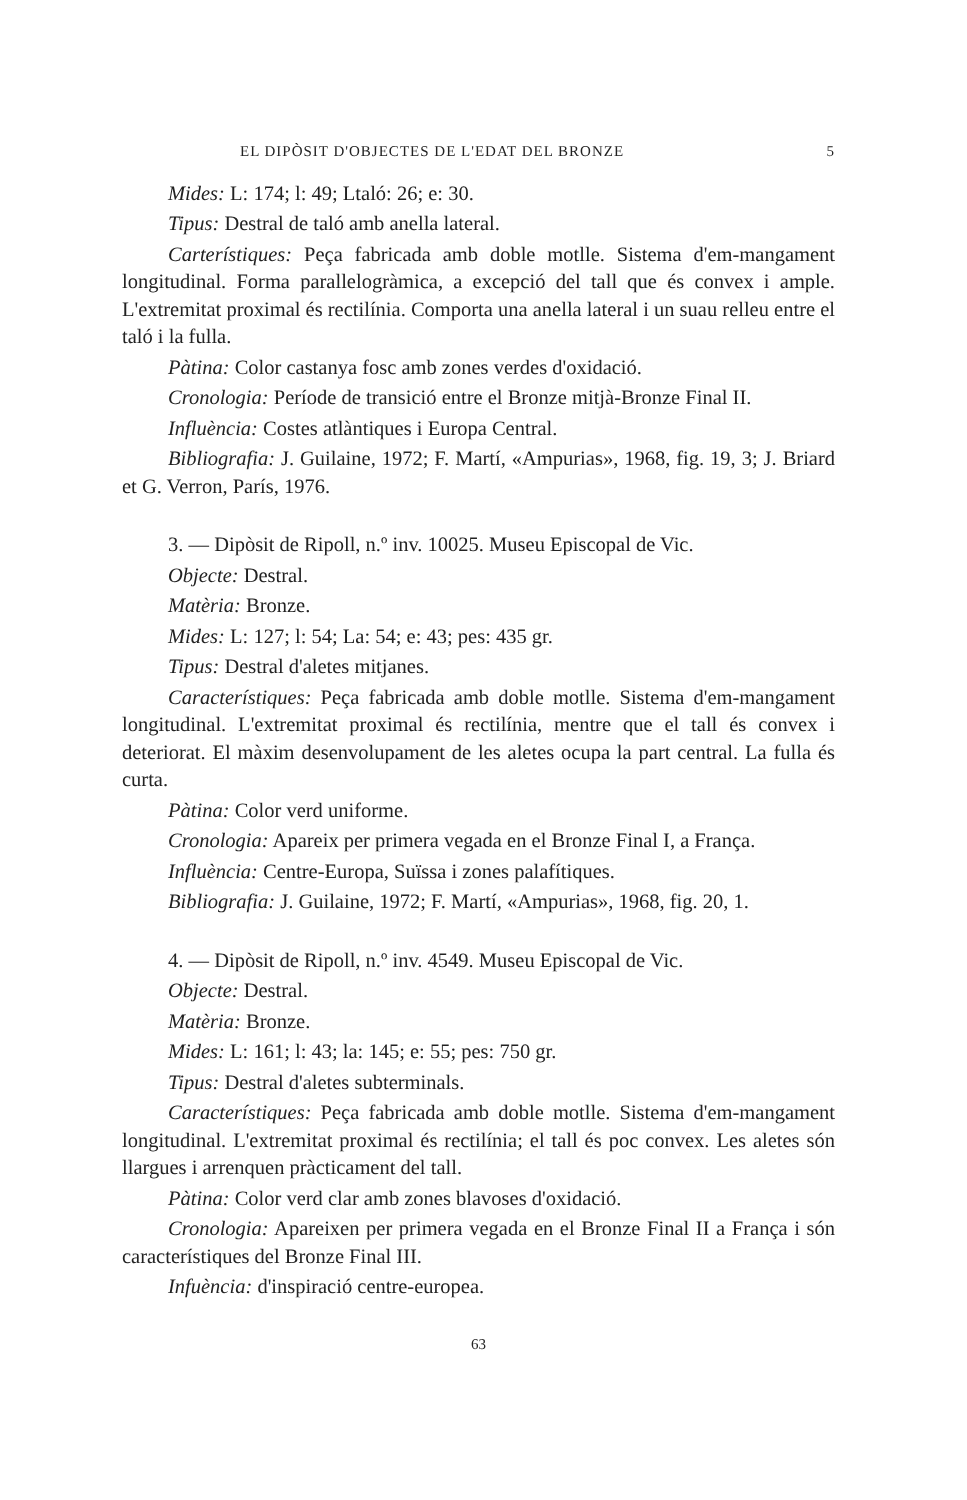EL DIPÒSIT D'OBJECTES DE L'EDAT DEL BRONZE 5
Mides: L: 174; l: 49; Ltaló: 26; e: 30.
Tipus: Destral de taló amb anella lateral.
Carterístiques: Peça fabricada amb doble motlle. Sistema d'em-mangament longitudinal. Forma parallelogràmica, a excepció del tall que és convex i ample. L'extremitat proximal és rectilínia. Comporta una anella lateral i un suau relleu entre el taló i la fulla.
Pàtina: Color castanya fosc amb zones verdes d'oxidació.
Cronologia: Període de transició entre el Bronze mitjà-Bronze Final II.
Influència: Costes atlàntiques i Europa Central.
Bibliografia: J. Guilaine, 1972; F. Martí, «Ampurias», 1968, fig. 19, 3; J. Briard et G. Verron, París, 1976.
3. — Dipòsit de Ripoll, n.º inv. 10025. Museu Episcopal de Vic.
Objecte: Destral.
Matèria: Bronze.
Mides: L: 127; l: 54; La: 54; e: 43; pes: 435 gr.
Tipus: Destral d'aletes mitjanes.
Característiques: Peça fabricada amb doble motlle. Sistema d'em-mangament longitudinal. L'extremitat proximal és rectilínia, mentre que el tall és convex i deteriorat. El màxim desenvolupament de les aletes ocupa la part central. La fulla és curta.
Pàtina: Color verd uniforme.
Cronologia: Apareix per primera vegada en el Bronze Final I, a França.
Influència: Centre-Europa, Suïssa i zones palafítiques.
Bibliografia: J. Guilaine, 1972; F. Martí, «Ampurias», 1968, fig. 20, 1.
4. — Dipòsit de Ripoll, n.º inv. 4549. Museu Episcopal de Vic.
Objecte: Destral.
Matèria: Bronze.
Mides: L: 161; l: 43; la: 145; e: 55; pes: 750 gr.
Tipus: Destral d'aletes subterminals.
Característiques: Peça fabricada amb doble motlle. Sistema d'em-mangament longitudinal. L'extremitat proximal és rectilínia; el tall és poc convex. Les aletes són llargues i arrenquen pràcticament del tall.
Pàtina: Color verd clar amb zones blavoses d'oxidació.
Cronologia: Apareixen per primera vegada en el Bronze Final II a França i són característiques del Bronze Final III.
Infuència: d'inspiració centre-europea.
63